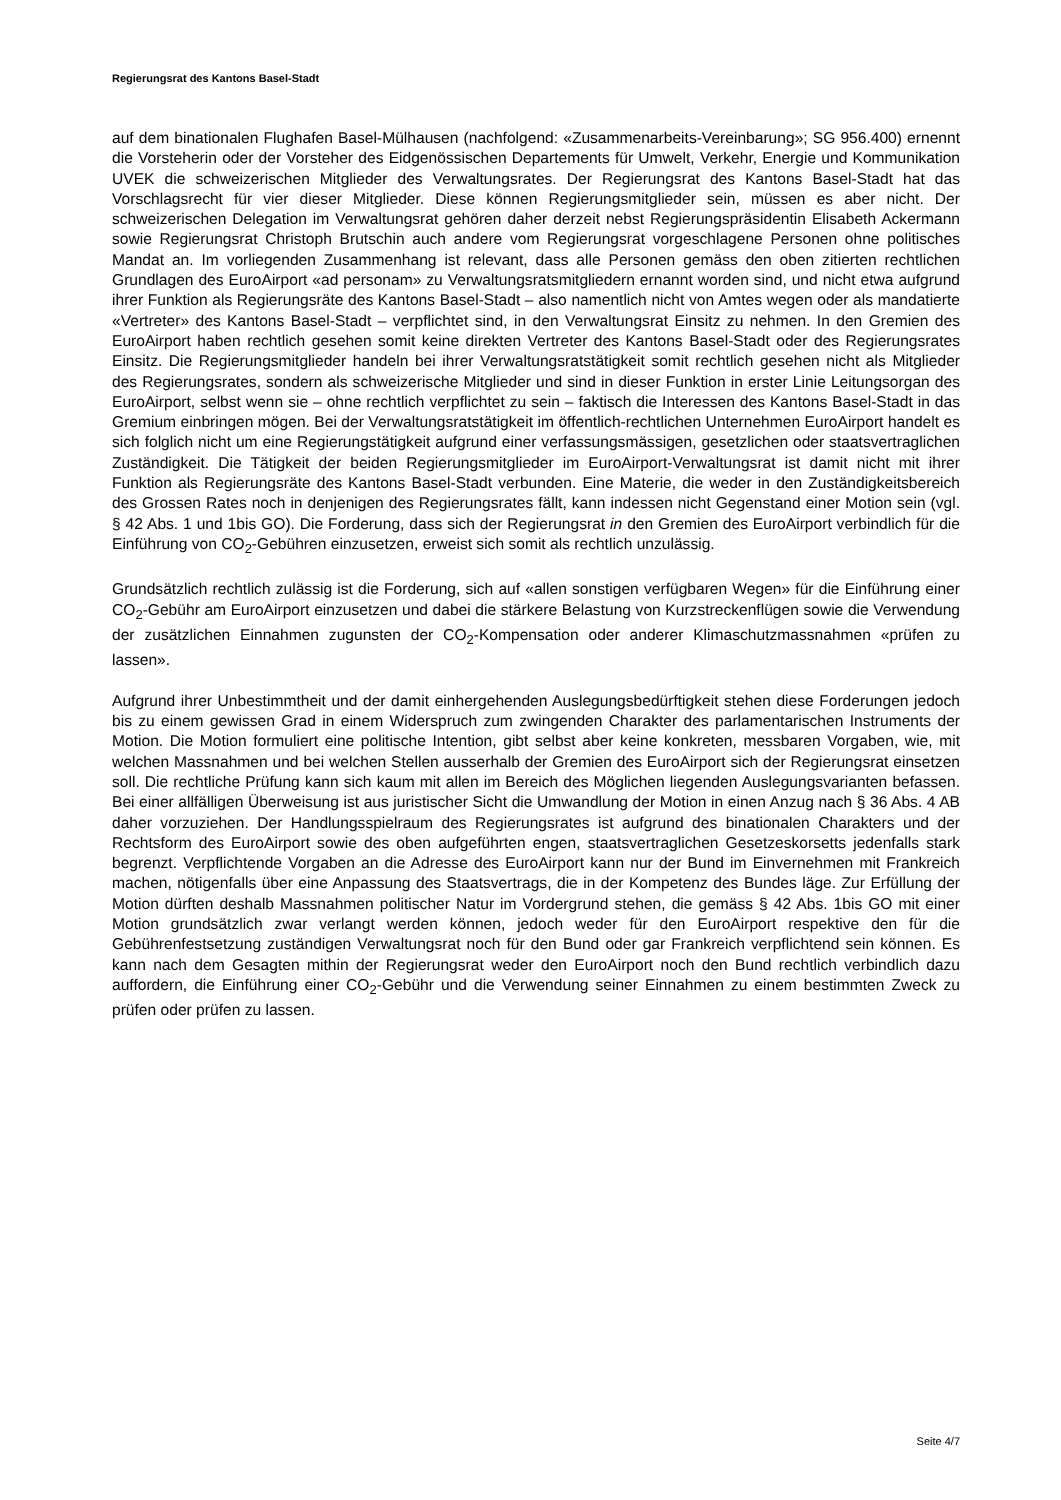Regierungsrat des Kantons Basel-Stadt
auf dem binationalen Flughafen Basel-Mülhausen (nachfolgend: «Zusammenarbeits-Vereinbarung»; SG 956.400) ernennt die Vorsteherin oder der Vorsteher des Eidgenössischen Departements für Umwelt, Verkehr, Energie und Kommunikation UVEK die schweizerischen Mitglieder des Verwaltungsrates. Der Regierungsrat des Kantons Basel-Stadt hat das Vorschlagsrecht für vier dieser Mitglieder. Diese können Regierungsmitglieder sein, müssen es aber nicht. Der schweizerischen Delegation im Verwaltungsrat gehören daher derzeit nebst Regierungspräsidentin Elisabeth Ackermann sowie Regierungsrat Christoph Brutschin auch andere vom Regierungsrat vorgeschlagene Personen ohne politisches Mandat an. Im vorliegenden Zusammenhang ist relevant, dass alle Personen gemäss den oben zitierten rechtlichen Grundlagen des EuroAirport «ad personam» zu Verwaltungsratsmitgliedern ernannt worden sind, und nicht etwa aufgrund ihrer Funktion als Regierungsräte des Kantons Basel-Stadt – also namentlich nicht von Amtes wegen oder als mandatierte «Vertreter» des Kantons Basel-Stadt – verpflichtet sind, in den Verwaltungsrat Einsitz zu nehmen. In den Gremien des EuroAirport haben rechtlich gesehen somit keine direkten Vertreter des Kantons Basel-Stadt oder des Regierungsrates Einsitz. Die Regierungsmitglieder handeln bei ihrer Verwaltungsratstätigkeit somit rechtlich gesehen nicht als Mitglieder des Regierungsrates, sondern als schweizerische Mitglieder und sind in dieser Funktion in erster Linie Leitungsorgan des EuroAirport, selbst wenn sie – ohne rechtlich verpflichtet zu sein – faktisch die Interessen des Kantons Basel-Stadt in das Gremium einbringen mögen. Bei der Verwaltungsratstätigkeit im öffentlich-rechtlichen Unternehmen EuroAirport handelt es sich folglich nicht um eine Regierungstätigkeit aufgrund einer verfassungsmässigen, gesetzlichen oder staatsvertraglichen Zuständigkeit. Die Tätigkeit der beiden Regierungsmitglieder im EuroAirport-Verwaltungsrat ist damit nicht mit ihrer Funktion als Regierungsräte des Kantons Basel-Stadt verbunden. Eine Materie, die weder in den Zuständigkeitsbereich des Grossen Rates noch in denjenigen des Regierungsrates fällt, kann indessen nicht Gegenstand einer Motion sein (vgl. § 42 Abs. 1 und 1bis GO). Die Forderung, dass sich der Regierungsrat in den Gremien des EuroAirport verbindlich für die Einführung von CO<sub>2</sub>-Gebühren einzusetzen, erweist sich somit als rechtlich unzulässig.
Grundsätzlich rechtlich zulässig ist die Forderung, sich auf «allen sonstigen verfügbaren Wegen» für die Einführung einer CO<sub>2</sub>-Gebühr am EuroAirport einzusetzen und dabei die stärkere Belastung von Kurzstreckenflügen sowie die Verwendung der zusätzlichen Einnahmen zugunsten der CO<sub>2</sub>-Kompensation oder anderer Klimaschutzmassnahmen «prüfen zu lassen».
Aufgrund ihrer Unbestimmtheit und der damit einhergehenden Auslegungsbedürftigkeit stehen diese Forderungen jedoch bis zu einem gewissen Grad in einem Widerspruch zum zwingenden Charakter des parlamentarischen Instruments der Motion. Die Motion formuliert eine politische Intention, gibt selbst aber keine konkreten, messbaren Vorgaben, wie, mit welchen Massnahmen und bei welchen Stellen ausserhalb der Gremien des EuroAirport sich der Regierungsrat einsetzen soll. Die rechtliche Prüfung kann sich kaum mit allen im Bereich des Möglichen liegenden Auslegungsvarianten befassen. Bei einer allfälligen Überweisung ist aus juristischer Sicht die Umwandlung der Motion in einen Anzug nach § 36 Abs. 4 AB daher vorzuziehen. Der Handlungsspielraum des Regierungsrates ist aufgrund des binationalen Charakters und der Rechtsform des EuroAirport sowie des oben aufgeführten engen, staatsvertraglichen Gesetzeskorsetts jedenfalls stark begrenzt. Verpflichtende Vorgaben an die Adresse des EuroAirport kann nur der Bund im Einvernehmen mit Frankreich machen, nötigenfalls über eine Anpassung des Staatsvertrags, die in der Kompetenz des Bundes läge. Zur Erfüllung der Motion dürften deshalb Massnahmen politischer Natur im Vordergrund stehen, die gemäss § 42 Abs. 1bis GO mit einer Motion grundsätzlich zwar verlangt werden können, jedoch weder für den EuroAirport respektive den für die Gebührenfestsetzung zuständigen Verwaltungsrat noch für den Bund oder gar Frankreich verpflichtend sein können. Es kann nach dem Gesagten mithin der Regierungsrat weder den EuroAirport noch den Bund rechtlich verbindlich dazu auffordern, die Einführung einer CO<sub>2</sub>-Gebühr und die Verwendung seiner Einnahmen zu einem bestimmten Zweck zu prüfen oder prüfen zu lassen.
Seite 4/7